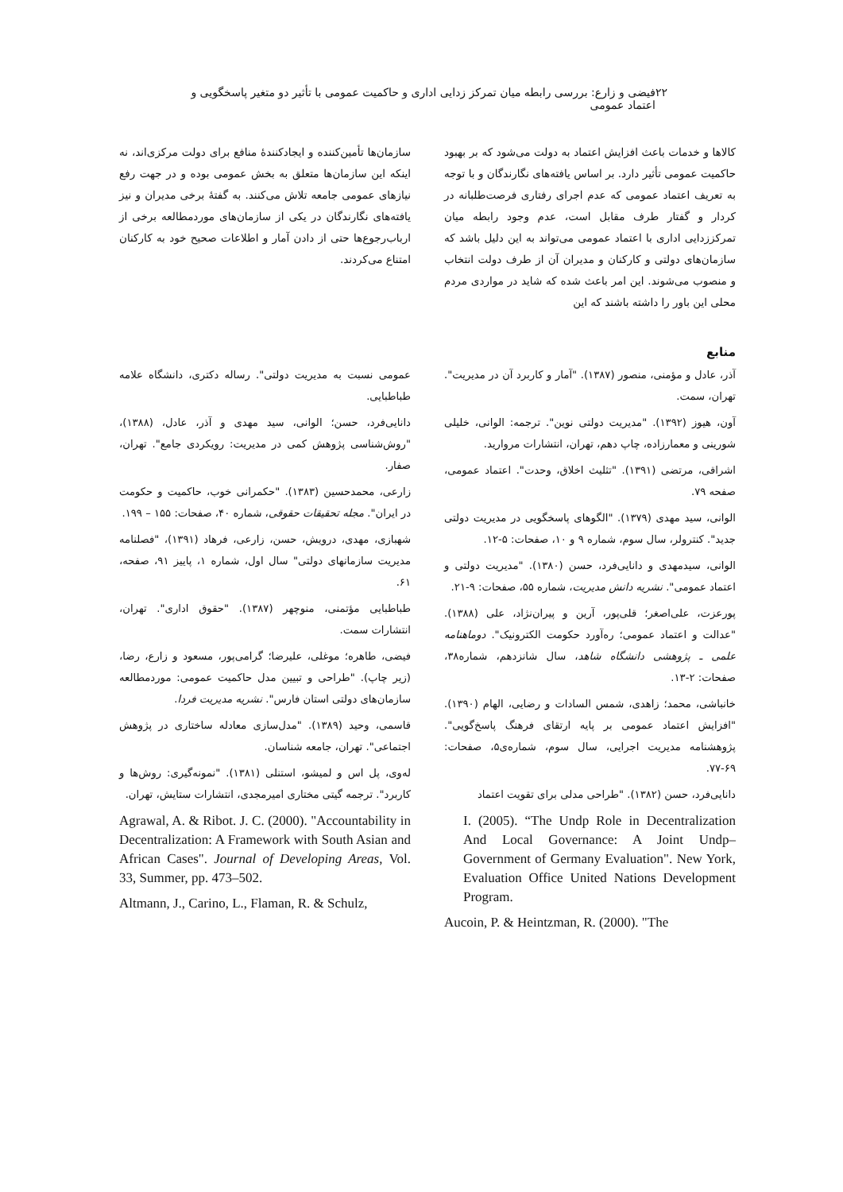۲۲ فیضی و زارع: بررسی رابطه میان تمرکز زدایی اداری و حاکمیت عمومی با تأثیر دو متغیر پاسخگویی و اعتماد عمومی
کالاها و خدمات باعث افزایش اعتماد به دولت می‌شود که بر بهبود حاکمیت عمومی تأثیر دارد. بر اساس یافته‌های نگارندگان و با توجه به تعریف اعتماد عمومی که عدم اجرای رفتاری فرصت‌طلبانه در کردار و گفتار طرف مقابل است، عدم وجود رابطه میان تمرکززدایی اداری با اعتماد عمومی می‌تواند به این دلیل باشد که سازمان‌های دولتی و کارکنان و مدیران آن از طرف دولت انتخاب و منصوب می‌شوند. این امر باعث شده که شاید در مواردی مردم محلی این باور را داشته باشند که این
سازمان‌ها تأمین‌کننده و ایجادکنندهٔ منافع برای دولت مرکزی‌اند، نه اینکه این سازمان‌ها متعلق به بخش عمومی بوده و در جهت رفع نیازهای عمومی جامعه تلاش می‌کنند. به گفتهٔ برخی مدیران و نیز یافته‌های نگارندگان در یکی از سازمان‌های موردمطالعه برخی از ارباب‌رجوع‌ها حتی از دادن آمار و اطلاعات صحیح خود به کارکنان امتناع می‌کردند.
منابع
آذر، عادل و مؤمنی، منصور (۱۳۸۷). "آمار و کاربرد آن در مدیریت". تهران، سمت.
آون، هیوز (۱۳۹۲). "مدیریت دولتی نوین". ترجمه: الوانی، خلیلی شورینی و معمارزاده، چاپ دهم، تهران، انتشارات مروارید.
اشراقی، مرتضی (۱۳۹۱). "تثلیث اخلاق، وحدت". اعتماد عمومی، صفحه ۷۹.
الوانی، سید مهدی (۱۳۷۹). "الگوهای پاسخگویی در مدیریت دولتی جدید". کنترولر، سال سوم، شماره ۹ و ۱۰، صفحات: ۵-۱۲.
الوانی، سیدمهدی و دانایی‌فرد، حسن (۱۳۸۰). "مدیریت دولتی و اعتماد عمومی". نشریه دانش مدیریت، شماره ۵۵، صفحات: ۹-۲۱.
پورعزت، علی‌اصغر؛ قلی‌پور، آرین و پیران‌نژاد، علی (۱۳۸۸). "عدالت و اعتماد عمومی؛ ره‌آورد حکومت الکترونیک". دوماهنامه علمی ـ پژوهشی دانشگاه شاهد، سال شانزدهم، شماره۳۸، صفحات: ۲-۱۳.
خانباشی، محمد؛ زاهدی، شمس السادات و رضایی، الهام (۱۳۹۰). "افزایش اعتماد عمومی بر پایه ارتقای فرهنگ پاسخ‌گویی". پژوهشنامه مدیریت اجرایی، سال سوم، شماره‌ی۵، صفحات: ۶۹-۷۷.
دانایی‌فرد، حسن (۱۳۸۲). "طراحی مدلی برای تقویت اعتماد
I. (2005). “The Undp Role in Decentralization And Local Governance: A Joint Undp–Government of Germany Evaluation". New York, Evaluation Office United Nations Development Program.
Aucoin, P. & Heintzman, R. (2000). "The
عمومی نسبت به مدیریت دولتی". رساله دکتری، دانشگاه علامه طباطبایی.
دانایی‌فرد، حسن؛ الوانی، سید مهدی و آذر، عادل، (۱۳۸۸)، "روش‌شناسی پژوهش کمی در مدیریت: رویکردی جامع". تهران، صفار.
زارعی، محمدحسین (۱۳۸۳). "حکمرانی خوب، حاکمیت و حکومت در ایران". مجله تحقیقات حقوقی، شماره ۴۰، صفحات: ۱۵۵ – ۱۹۹.
شهبازی، مهدی، درویش، حسن، زارعی، فرهاد (۱۳۹۱)، "فصلنامه مدیریت سازمانهای دولتی" سال اول، شماره ۱، پاییز ۹۱، صفحه، ۶۱.
طباطبایی مؤتمنی، منوچهر (۱۳۸۷). "حقوق اداری". تهران، انتشارات سمت.
فیضی، طاهره؛ موغلی، علیرضا؛ گرامی‌پور، مسعود و زارع، رضا، (زیر چاپ). "طراحی و تبیین مدل حاکمیت عمومی: موردمطالعه سازمان‌های دولتی استان فارس". نشریه مدیریت فردا.
قاسمی، وحید (۱۳۸۹). "مدل‌سازی معادله ساختاری در پژوهش اجتماعی". تهران، جامعه شناسان.
له‌وی، پل اس و لمیشو، استنلی (۱۳۸۱). "نمونه‌گیری: روش‌ها و کاربرد". ترجمه گیتی مختاری امیرمجدی، انتشارات ستایش، تهران.
Agrawal, A. & Ribot. J. C. (2000). "Accountability in Decentralization: A Framework with South Asian and African Cases". Journal of Developing Areas, Vol. 33, Summer, pp. 473–502.
Altmann, J., Carino, L., Flaman, R. & Schulz,